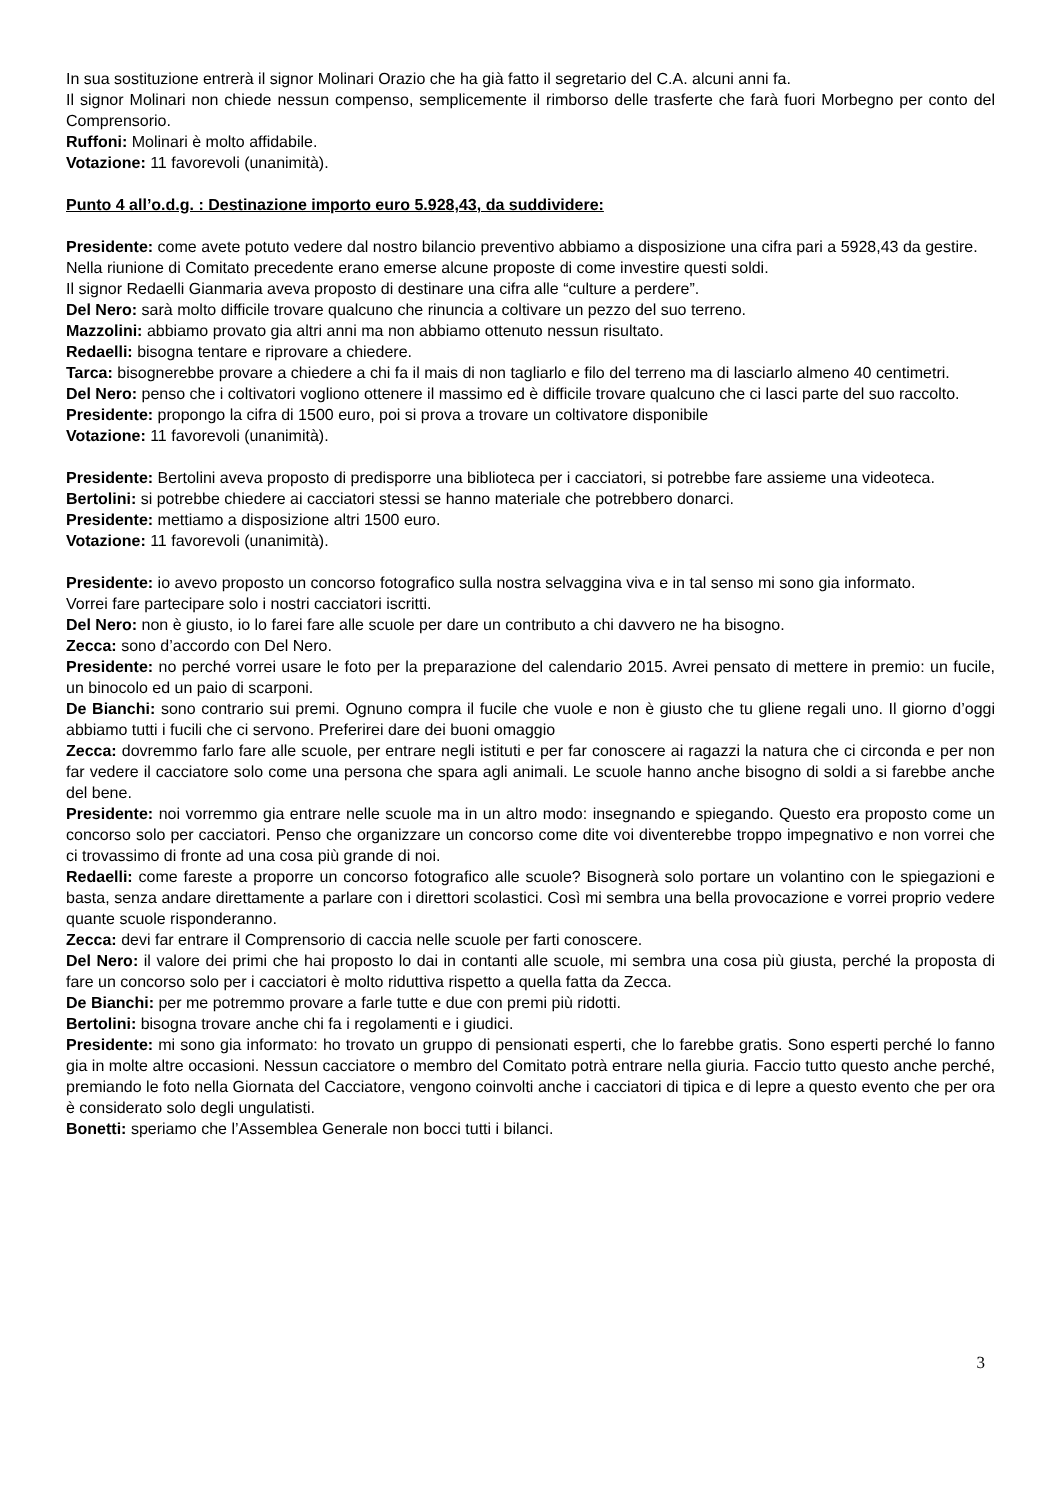In sua sostituzione entrerà il signor Molinari Orazio che ha già fatto il segretario del C.A. alcuni anni fa.
Il signor Molinari non chiede nessun compenso, semplicemente il rimborso delle trasferte che farà fuori Morbegno per conto del Comprensorio.
Ruffoni: Molinari è molto affidabile.
Votazione: 11 favorevoli (unanimità).
Punto 4 all’o.d.g. : Destinazione importo euro 5.928,43, da suddividere:
Presidente: come avete potuto vedere dal nostro bilancio preventivo abbiamo a disposizione una cifra pari a 5928,43 da gestire.
Nella riunione di Comitato precedente erano emerse alcune proposte di come investire questi soldi.
Il signor Redaelli Gianmaria aveva proposto di destinare una cifra alle “culture a perdere”.
Del Nero: sarà molto difficile trovare qualcuno che rinuncia a coltivare un pezzo del suo terreno.
Mazzolini: abbiamo provato gia altri anni ma non abbiamo ottenuto nessun risultato.
Redaelli: bisogna tentare e riprovare a chiedere.
Tarca: bisognerebbe provare a chiedere a chi fa il mais di non tagliarlo e filo del terreno ma di lasciarlo almeno 40 centimetri.
Del Nero: penso che i coltivatori vogliono ottenere il massimo ed è difficile trovare qualcuno che ci lasci parte del suo raccolto.
Presidente: propongo la cifra di 1500 euro, poi si prova a trovare un coltivatore disponibile
Votazione: 11 favorevoli (unanimità).
Presidente: Bertolini aveva proposto di predisporre una biblioteca per i cacciatori, si potrebbe fare assieme una videoteca.
Bertolini: si potrebbe chiedere ai cacciatori stessi se hanno materiale che potrebbero donarci.
Presidente: mettiamo a disposizione altri 1500 euro.
Votazione: 11 favorevoli (unanimità).
Presidente: io avevo proposto un concorso fotografico sulla nostra selvaggina viva e in tal senso mi sono gia informato.
Vorrei fare partecipare solo i nostri cacciatori iscritti.
Del Nero: non è giusto, io lo farei fare alle scuole per dare un contributo a chi davvero ne ha bisogno.
Zecca: sono d’accordo con Del Nero.
Presidente: no perché vorrei usare le foto per la preparazione del calendario 2015. Avrei pensato di mettere in premio: un fucile, un binocolo ed un paio di scarponi.
De Bianchi: sono contrario sui premi. Ognuno compra il fucile che vuole e non è giusto che tu gliene regali uno. Il giorno d’oggi abbiamo tutti i fucili che ci servono. Preferirei dare dei buoni omaggio
Zecca: dovremmo farlo fare alle scuole, per entrare negli istituti e per far conoscere ai ragazzi la natura che ci circonda e per non far vedere il cacciatore solo come una persona che spara agli animali. Le scuole hanno anche bisogno di soldi a si farebbe anche del bene.
Presidente: noi vorremmo gia entrare nelle scuole ma in un altro modo: insegnando e spiegando. Questo era proposto come un concorso solo per cacciatori. Penso che organizzare un concorso come dite voi diventerebbe troppo impegnativo e non vorrei che ci trovassimo di fronte ad una cosa più grande di noi.
Redaelli: come fareste a proporre un concorso fotografico alle scuole? Bisognerà solo portare un volantino con le spiegazioni e basta, senza andare direttamente a parlare con i direttori scolastici. Così mi sembra una bella provocazione e vorrei proprio vedere quante scuole risponderanno.
Zecca: devi far entrare il Comprensorio di caccia nelle scuole per farti conoscere.
Del Nero: il valore dei primi che hai proposto lo dai in contanti alle scuole, mi sembra una cosa più giusta, perché la proposta di fare un concorso solo per i cacciatori è molto riduttiva rispetto a quella fatta da Zecca.
De Bianchi: per me potremmo provare a farle tutte e due con premi più ridotti.
Bertolini: bisogna trovare anche chi fa i regolamenti e i giudici.
Presidente: mi sono gia informato: ho trovato un gruppo di pensionati esperti, che lo farebbe gratis. Sono esperti perché lo fanno gia in molte altre occasioni. Nessun cacciatore o membro del Comitato potrà entrare nella giuria. Faccio tutto questo anche perché, premiando le foto nella Giornata del Cacciatore, vengono coinvolti anche i cacciatori di tipica e di lepre a questo evento che per ora è considerato solo degli ungulatisti.
Bonetti: speriamo che l’Assemblea Generale non bocci tutti i bilanci.
3